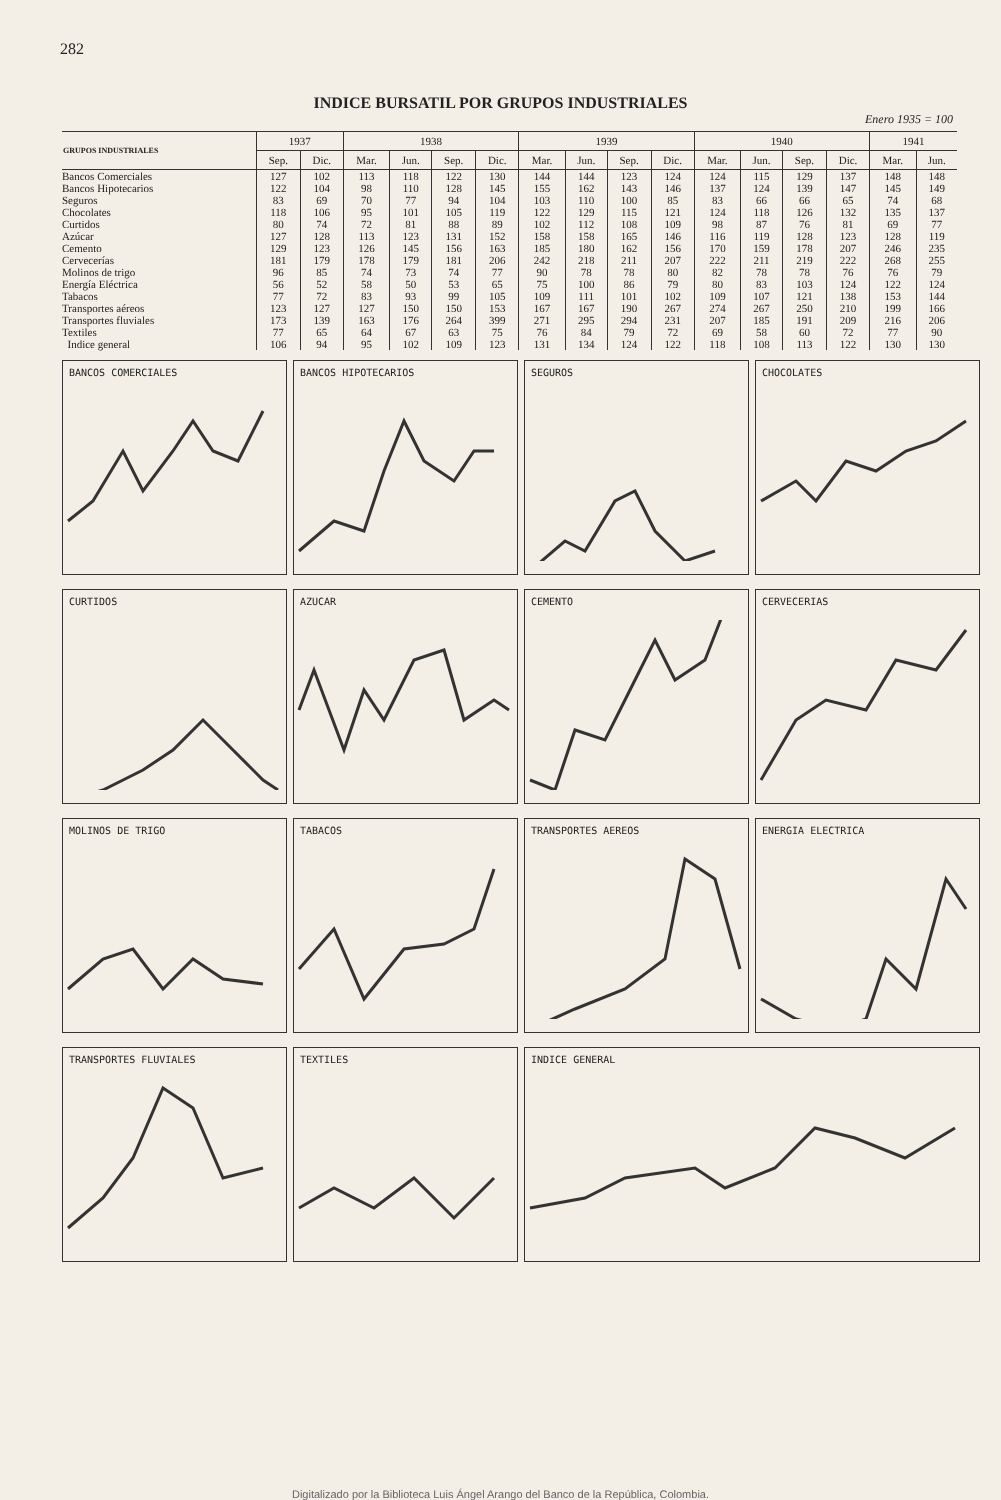282
INDICE BURSATIL POR GRUPOS INDUSTRIALES
Enero 1935 = 100
| GRUPOS INDUSTRIALES | 1937 | | 1938 | | | | 1939 | | | | 1940 | | | | 1941 | |
| --- | --- | --- | --- | --- | --- | --- | --- | --- | --- | --- | --- | --- | --- | --- | --- | --- |
| | Sep. | Dic. | Mar. | Jun. | Sep. | Dic. | Mar. | Jun. | Sep. | Dic. | Mar. | Jun. | Sep. | Dic. | Mar. | Jun. |
| Bancos Comerciales | 127 | 102 | 113 | 118 | 122 | 130 | 144 | 144 | 123 | 124 | 124 | 115 | 129 | 137 | 148 | 148 |
| Bancos Hipotecarios | 122 | 104 | 98 | 110 | 128 | 145 | 155 | 162 | 143 | 146 | 137 | 124 | 139 | 147 | 145 | 149 |
| Seguros | 83 | 69 | 70 | 77 | 94 | 104 | 103 | 110 | 100 | 85 | 83 | 66 | 66 | 65 | 74 | 68 |
| Chocolates | 118 | 106 | 95 | 101 | 105 | 119 | 122 | 129 | 115 | 121 | 124 | 118 | 126 | 132 | 135 | 137 |
| Curtidos | 80 | 74 | 72 | 81 | 88 | 89 | 102 | 112 | 108 | 109 | 98 | 87 | 76 | 81 | 69 | 77 |
| Azúcar | 127 | 128 | 113 | 123 | 131 | 152 | 158 | 158 | 165 | 146 | 116 | 119 | 128 | 123 | 128 | 119 |
| Cemento | 129 | 123 | 126 | 145 | 156 | 163 | 185 | 180 | 162 | 156 | 170 | 159 | 178 | 207 | 246 | 235 |
| Cervecerías | 181 | 179 | 178 | 179 | 181 | 206 | 242 | 218 | 211 | 207 | 222 | 211 | 219 | 222 | 268 | 255 |
| Molinos de trigo | 96 | 85 | 74 | 73 | 74 | 77 | 90 | 78 | 78 | 80 | 82 | 78 | 78 | 76 | 76 | 79 |
| Energía Eléctrica | 56 | 52 | 58 | 50 | 53 | 65 | 75 | 100 | 86 | 79 | 80 | 83 | 103 | 124 | 122 | 124 |
| Tabacos | 77 | 72 | 83 | 93 | 99 | 105 | 109 | 111 | 101 | 102 | 109 | 107 | 121 | 138 | 153 | 144 |
| Transportes aéreos | 123 | 127 | 127 | 150 | 150 | 153 | 167 | 167 | 190 | 267 | 274 | 267 | 250 | 210 | 199 | 166 |
| Transportes fluviales | 173 | 139 | 163 | 176 | 264 | 399 | 271 | 295 | 294 | 231 | 207 | 185 | 191 | 209 | 216 | 206 |
| Textiles | 77 | 65 | 64 | 67 | 63 | 75 | 76 | 84 | 79 | 72 | 69 | 58 | 60 | 72 | 77 | 90 |
| Indice general | 106 | 94 | 95 | 102 | 109 | 123 | 131 | 134 | 124 | 122 | 118 | 108 | 113 | 122 | 130 | 130 |
BANCOS COMERCIALES
BANCOS HIPOTECARIOS
SEGUROS
CHOCOLATES
CURTIDOS
AZUCAR
CEMENTO
CERVECERIAS
MOLINOS DE TRIGO
TABACOS
TRANSPORTES AEREOS
ENERGIA ELECTRICA
TRANSPORTES FLUVIALES
TEXTILES
INDICE GENERAL
Digitalizado por la Biblioteca Luis Ángel Arango del Banco de la República, Colombia.